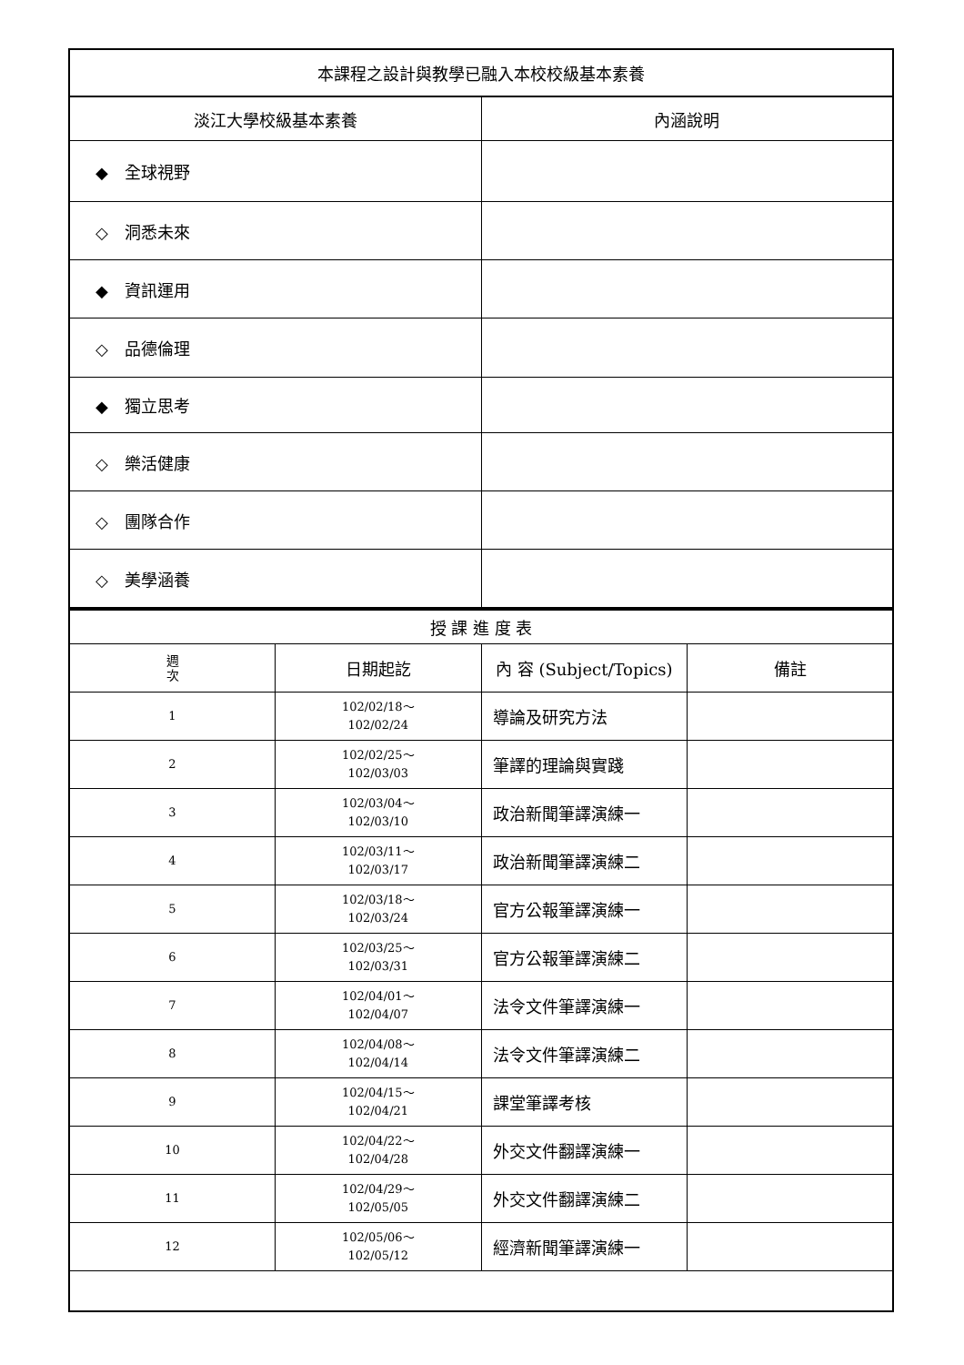| 本課程之設計與教學已融入本校校級基本素養 | |
| 淡江大學校級基本素養 | 內涵說明 |
| ◆ 全球視野 | |
| ◇ 洞悉未來 | |
| ◆ 資訊運用 | |
| ◇ 品德倫理 | |
| ◆ 獨立思考 | |
| ◇ 樂活健康 | |
| ◇ 團隊合作 | |
| ◇ 美學涵養 | |
| 授 課 進 度 表 | | | |
| 週 次 | 日期起訖 | 內 容 (Subject/Topics) | 備註 |
| 1 | 102/02/18～ 102/02/24 | 導論及研究方法 | |
| 2 | 102/02/25～ 102/03/03 | 筆譯的理論與實踐 | |
| 3 | 102/03/04～ 102/03/10 | 政治新聞筆譯演練一 | |
| 4 | 102/03/11～ 102/03/17 | 政治新聞筆譯演練二 | |
| 5 | 102/03/18～ 102/03/24 | 官方公報筆譯演練一 | |
| 6 | 102/03/25～ 102/03/31 | 官方公報筆譯演練二 | |
| 7 | 102/04/01～ 102/04/07 | 法令文件筆譯演練一 | |
| 8 | 102/04/08～ 102/04/14 | 法令文件筆譯演練二 | |
| 9 | 102/04/15～ 102/04/21 | 課堂筆譯考核 | |
| 10 | 102/04/22～ 102/04/28 | 外交文件翻譯演練一 | |
| 11 | 102/04/29～ 102/05/05 | 外交文件翻譯演練二 | |
| 12 | 102/05/06～ 102/05/12 | 經濟新聞筆譯演練一 | |